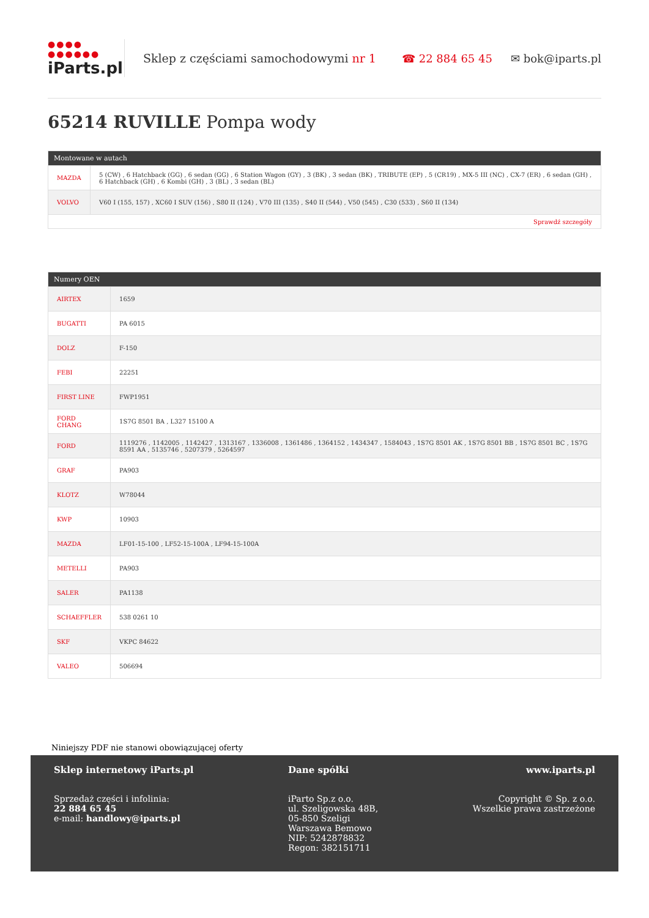●●●● ●●●●●●
iParts.pl
Sklep z częściami samochodowymi nr 1
☎ 22 884 65 45 ✉ bok@iparts.pl
65214 RUVILLE Pompa wody
| Montowane w autach | |
| --- | --- |
| MAZDA | 5 (CW) , 6 Hatchback (GG) , 6 sedan (GG) , 6 Station Wagon (GY) , 3 (BK) , 3 sedan (BK) , TRIBUTE (EP) , 5 (CR19) , MX-5 III (NC) , CX-7 (ER) , 6 sedan (GH) , 6 Hatchback (GH) , 6 Kombi (GH) , 3 (BL) , 3 sedan (BL) |
| VOLVO | V60 I (155, 157) , XC60 I SUV (156) , S80 II (124) , V70 III (135) , S40 II (544) , V50 (545) , C30 (533) , S60 II (134) |
| Sprawdź szczegóły | |
| Numery OEN | |
| --- | --- |
| AIRTEX | 1659 |
| BUGATTI | PA 6015 |
| DOLZ | F-150 |
| FEBI | 22251 |
| FIRST LINE | FWP1951 |
| FORD CHANG | 1S7G 8501 BA , L327 15100 A |
| FORD | 1119276 , 1142005 , 1142427 , 1313167 , 1336008 , 1361486 , 1364152 , 1434347 , 1584043 , 1S7G 8501 AK , 1S7G 8501 BB , 1S7G 8501 BC , 1S7G 8591 AA , 5135746 , 5207379 , 5264597 |
| GRAF | PA903 |
| KLOTZ | W78044 |
| KWP | 10903 |
| MAZDA | LF01-15-100 , LF52-15-100A , LF94-15-100A |
| METELLI | PA903 |
| SALER | PA1138 |
| SCHAEFFLER | 538 0261 10 |
| SKF | VKPC 84622 |
| VALEO | 506694 |
Niniejszy PDF nie stanowi obowiązującej oferty
Sklep internetowy iParts.pl
Sprzedaż części i infolinia:
22 884 65 45
e-mail: handlowy@iparts.pl
Dane spółki
iParto Sp.z o.o.
ul. Szeligowska 48B,
05-850 Szeligi
Warszawa Bemowo
NIP: 5242878832
Regon: 382151711
www.iparts.pl
Copyright © Sp. z o.o.
Wszelkie prawa zastrzeżone